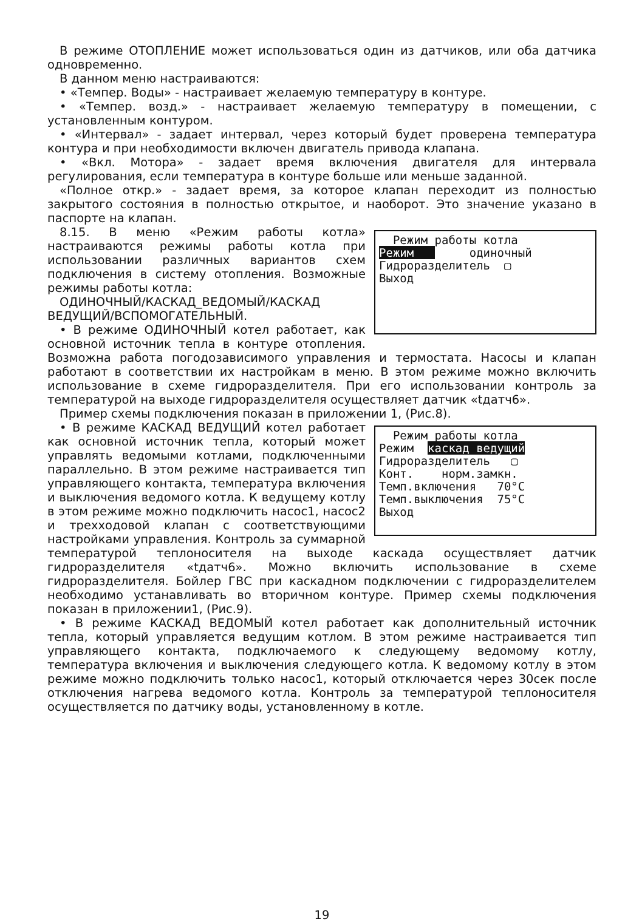В режиме ОТОПЛЕНИЕ может использоваться один из датчиков, или оба датчика одновременно.
В данном меню настраиваются:
• «Темпер. Воды» - настраивает желаемую температуру в контуре.
• «Темпер. возд.» - настраивает желаемую температуру в помещении, с установленным контуром.
• «Интервал» - задает интервал, через который будет проверена температура контура и при необходимости включен двигатель привода клапана.
• «Вкл. Мотора» - задает время включения двигателя для интервала регулирования, если температура в контуре больше или меньше заданной.
«Полное откр.» - задает время, за которое клапан переходит из полностью закрытого состояния в полностью открытое, и наоборот. Это значение указано в паспорте на клапан.
Режим работы котла
Режим одиночный
Гидроразделитель ▢
Выход
8.15. В меню «Режим работы котла» настраиваются режимы работы котла при использовании различных вариантов схем подключения в систему отопления. Возможные режимы работы котла:
ОДИНОЧНЫЙ/КАСКАД_ВЕДОМЫЙ/КАСКАД ВЕДУЩИЙ/ВСПОМОГАТЕЛЬНЫЙ.
• В режиме ОДИНОЧНЫЙ котел работает, как основной источник тепла в контуре отопления. Возможна работа погодозависимого управления и термостата. Насосы и клапан работают в соответствии их настройкам в меню. В этом режиме можно включить использование в схеме гидроразделителя. При его использовании контроль за температурой на выходе гидроразделителя осуществляет датчик «tдатч6».
Пример схемы подключения показан в приложении 1, (Рис.8).
Режим работы котла
Режим каскад ведущий
Гидроразделитель ▢
Конт. норм.замкн.
Темп.включения 70°C
Темп.выключения 75°C
Выход
• В режиме КАСКАД ВЕДУЩИЙ котел работает как основной источник тепла, который может управлять ведомыми котлами, подключенными параллельно. В этом режиме настраивается тип управляющего контакта, температура включения и выключения ведомого котла. К ведущему котлу в этом режиме можно подключить насос1, насос2 и трехходовой клапан с соответствующими настройками управления. Контроль за суммарной температурой теплоносителя на выходе каскада осуществляет датчик гидроразделителя «tдатч6». Можно включить использование в схеме гидроразделителя. Бойлер ГВС при каскадном подключении с гидроразделителем необходимо устанавливать во вторичном контуре. Пример схемы подключения показан в приложении1, (Рис.9).
• В режиме КАСКАД ВЕДОМЫЙ котел работает как дополнительный источник тепла, который управляется ведущим котлом. В этом режиме настраивается тип управляющего контакта, подключаемого к следующему ведомому котлу, температура включения и выключения следующего котла. К ведомому котлу в этом режиме можно подключить только насос1, который отключается через 30сек после отключения нагрева ведомого котла. Контроль за температурой теплоносителя осуществляется по датчику воды, установленному в котле.
19